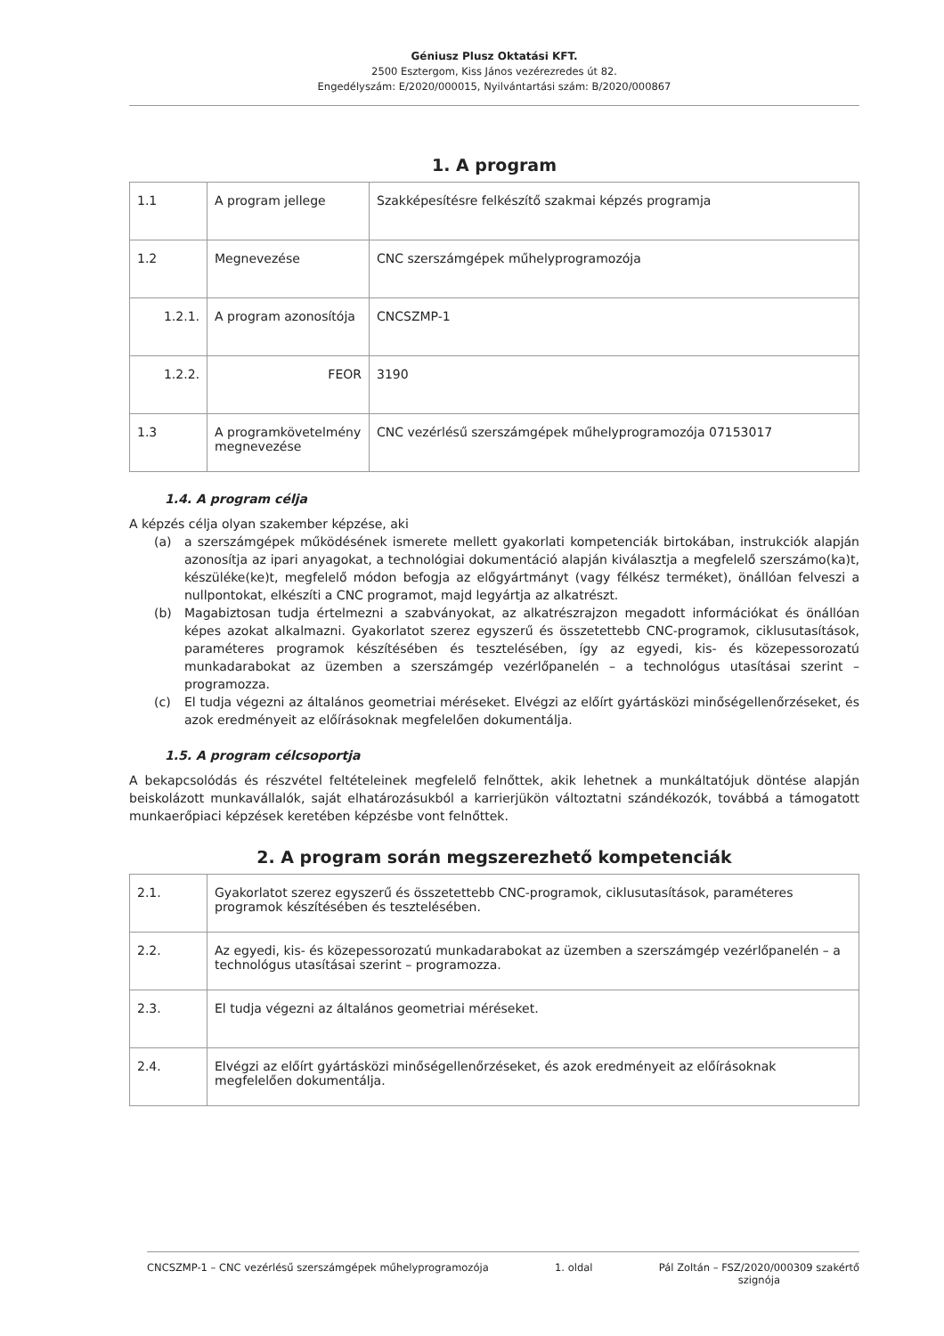Géniusz Plusz Oktatási KFT.
2500 Esztergom, Kiss János vezérezredes út 82.
Engedélyszám: E/2020/000015, Nyilvántartási szám: B/2020/000867
1. A program
| 1.1 | A program jellege | Szakképesítésre felkészítő szakmai képzés programja |
| 1.2 | Megnevezése | CNC szerszámgépek műhelyprogramozója |
| 1.2.1. | A program azonosítója | CNCSZMP-1 |
| 1.2.2. | FEOR | 3190 |
| 1.3 | A programkövetelmény megnevezése | CNC vezérlésű szerszámgépek műhelyprogramozója 07153017 |
1.4. A program célja
A képzés célja olyan szakember képzése, aki
(a) a szerszámgépek működésének ismerete mellett gyakorlati kompetenciák birtokában, instrukciók alapján azonosítja az ipari anyagokat, a technológiai dokumentáció alapján kiválasztja a megfelelő szerszámo(ka)t, készüléke(ke)t, megfelelő módon befogja az előgyártmányt (vagy félkész terméket), önállóan felveszi a nullpontokat, elkészíti a CNC programot, majd legyártja az alkatrészt.
(b) Magabiztosan tudja értelmezni a szabványokat, az alkatrészrajzon megadott információkat és önállóan képes azokat alkalmazni. Gyakorlatot szerez egyszerű és összetettebb CNC-programok, ciklusutasítások, paraméteres programok készítésében és tesztelésében, így az egyedi, kis- és közepessorozatú munkadarabokat az üzemben a szerszámgép vezérlőpanelén – a technológus utasításai szerint – programozza.
(c) El tudja végezni az általános geometriai méréseket. Elvégzi az előírt gyártásközi minőségellenőrzéseket, és azok eredményeit az előírásoknak megfelelően dokumentálja.
1.5. A program célcsoportja
A bekapcsolódás és részvétel feltételeinek megfelelő felnőttek, akik lehetnek a munkáltatójuk döntése alapján beiskolázott munkavállalók, saját elhatározásukból a karrierjükön változtatni szándékozók, továbbá a támogatott munkaerőpiaci képzések keretében képzésbe vont felnőttek.
2. A program során megszerezhető kompetenciák
| 2.1. | Gyakorlatot szerez egyszerű és összetettebb CNC-programok, ciklusutasítások, paraméteres programok készítésében és tesztelésében. |
| 2.2. | Az egyedi, kis- és közepessorozatú munkadarabokat az üzemben a szerszámgép vezérlőpanelén – a technológus utasításai szerint – programozza. |
| 2.3. | El tudja végezni az általános geometriai méréseket. |
| 2.4. | Elvégzi az előírt gyártásközi minőségellenőrzéseket, és azok eredményeit az előírásoknak megfelelően dokumentálja. |
CNCSZMP-1 – CNC vezérlésű szerszámgépek műhelyprogramozója 1. oldal Pál Zoltán – FSZ/2020/000309 szakértő
szignója